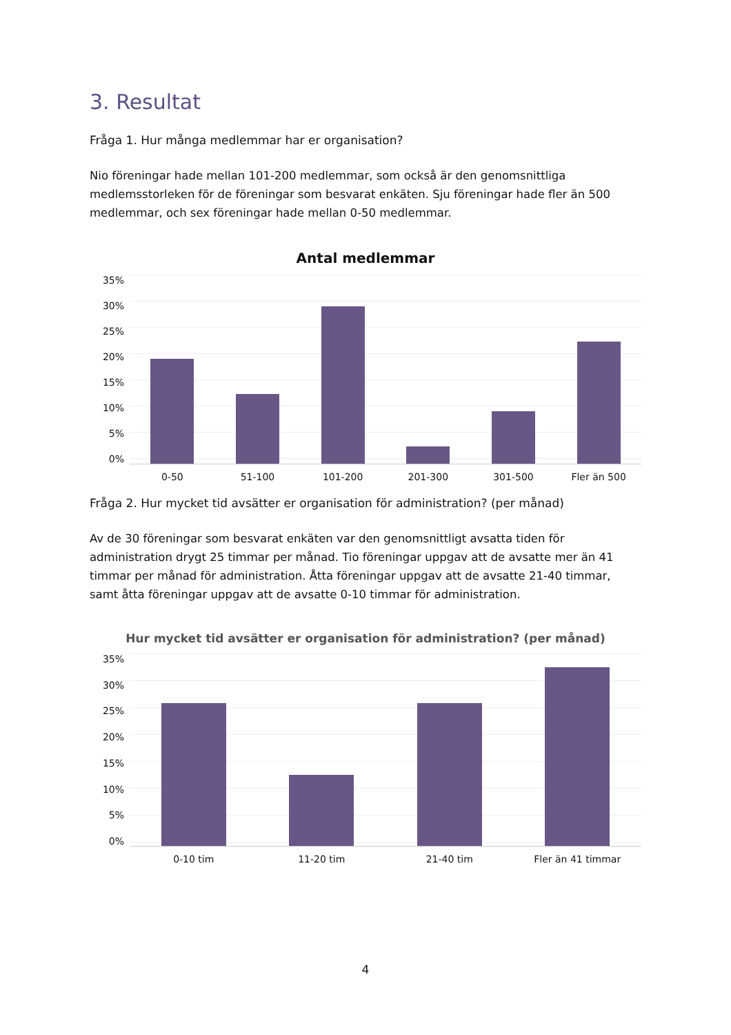3. Resultat
Fråga 1. Hur många medlemmar har er organisation?
Nio föreningar hade mellan 101-200 medlemmar, som också är den genomsnittliga medlemsstorleken för de föreningar som besvarat enkäten. Sju föreningar hade fler än 500 medlemmar, och sex föreningar hade mellan 0-50 medlemmar.
Antal medlemmar
35%
30%
25%
20%
15%
10%
5%
0%
0-50 51-100 101-200 201-300 301-500 Fler än 500
Fråga 2. Hur mycket tid avsätter er organisation för administration? (per månad)
Av de 30 föreningar som besvarat enkäten var den genomsnittligt avsatta tiden för administration drygt 25 timmar per månad. Tio föreningar uppgav att de avsatte mer än 41 timmar per månad för administration. Åtta föreningar uppgav att de avsatte 21-40 timmar, samt åtta föreningar uppgav att de avsatte 0-10 timmar för administration.
Hur mycket tid avsätter er organisation för administration? (per månad)
35%
30%
25%
20%
15%
10%
5%
0%
0-10 tim 11-20 tim 21-40 tim Fler än 41 timmar
4